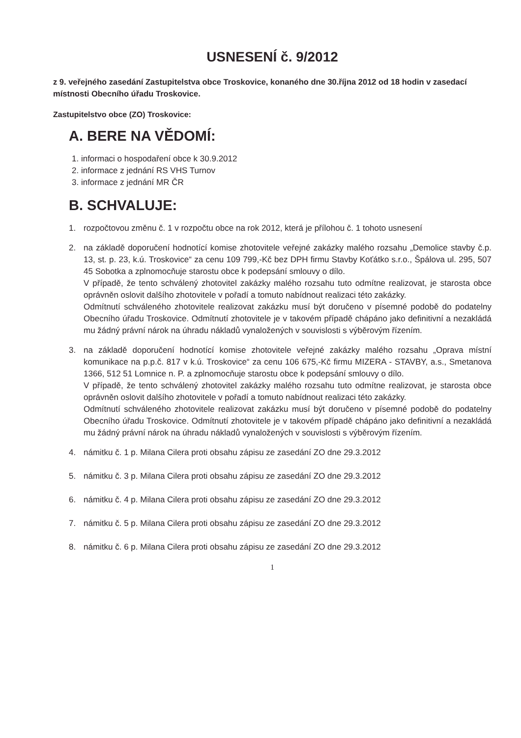USNESENÍ č. 9/2012
z 9. veřejného zasedání Zastupitelstva obce Troskovice, konaného dne 30.října 2012 od 18 hodin v zasedací místnosti Obecního úřadu Troskovice.
Zastupitelstvo obce (ZO) Troskovice:
A. BERE NA VĚDOMÍ:
1. informaci o hospodaření obce k 30.9.2012
2. informace z jednání RS VHS Turnov
3. informace z jednání MR ČR
B. SCHVALUJE:
1. rozpočtovou změnu č. 1 v rozpočtu obce na rok 2012, která je přílohou č. 1 tohoto usnesení
2. na základě doporučení hodnotící komise zhotovitele veřejné zakázky malého rozsahu „Demolice stavby č.p. 13, st. p. 23, k.ú. Troskovice“ za cenu 109 799,-Kč bez DPH firmu Stavby Koťátko s.r.o., Špálova ul. 295, 507 45 Sobotka a zplnomocňuje starostu obce k podepsání smlouvy o dílo.
V případě, že tento schválený zhotovitel zakázky malého rozsahu tuto odmítne realizovat, je starosta obce oprávněn oslovit dalšího zhotovitele v pořadí a tomuto nabídnout realizaci této zakázky.
Odmítnutí schváleného zhotovitele realizovat zakázku musí být doručeno v písemné podobě do podatelny Obecního úřadu Troskovice. Odmítnutí zhotovitele je v takovém případě chápáno jako definitivní a nezakládá mu žádný právní nárok na úhradu nákladů vynaložených v souvislosti s výběrovým řízením.
3. na základě doporučení hodnotící komise zhotovitele veřejné zakázky malého rozsahu „Oprava místní komunikace na p.p.č. 817 v k.ú. Troskovice“ za cenu 106 675,-Kč firmu MIZERA - STAVBY, a.s., Smetanova 1366, 512 51 Lomnice n. P. a zplnomocňuje starostu obce k podepsání smlouvy o dílo.
V případě, že tento schválený zhotovitel zakázky malého rozsahu tuto odmítne realizovat, je starosta obce oprávněn oslovit dalšího zhotovitele v pořadí a tomuto nabídnout realizaci této zakázky.
Odmítnutí schváleného zhotovitele realizovat zakázku musí být doručeno v písemné podobě do podatelny Obecního úřadu Troskovice. Odmítnutí zhotovitele je v takovém případě chápáno jako definitivní a nezakládá mu žádný právní nárok na úhradu nákladů vynaložených v souvislosti s výběrovým řízením.
4. námitku č. 1 p. Milana Cilera proti obsahu zápisu ze zasedání ZO dne 29.3.2012
5. námitku č. 3 p. Milana Cilera proti obsahu zápisu ze zasedání ZO dne 29.3.2012
6. námitku č. 4 p. Milana Cilera proti obsahu zápisu ze zasedání ZO dne 29.3.2012
7. námitku č. 5 p. Milana Cilera proti obsahu zápisu ze zasedání ZO dne 29.3.2012
8. námitku č. 6 p. Milana Cilera proti obsahu zápisu ze zasedání ZO dne 29.3.2012
1